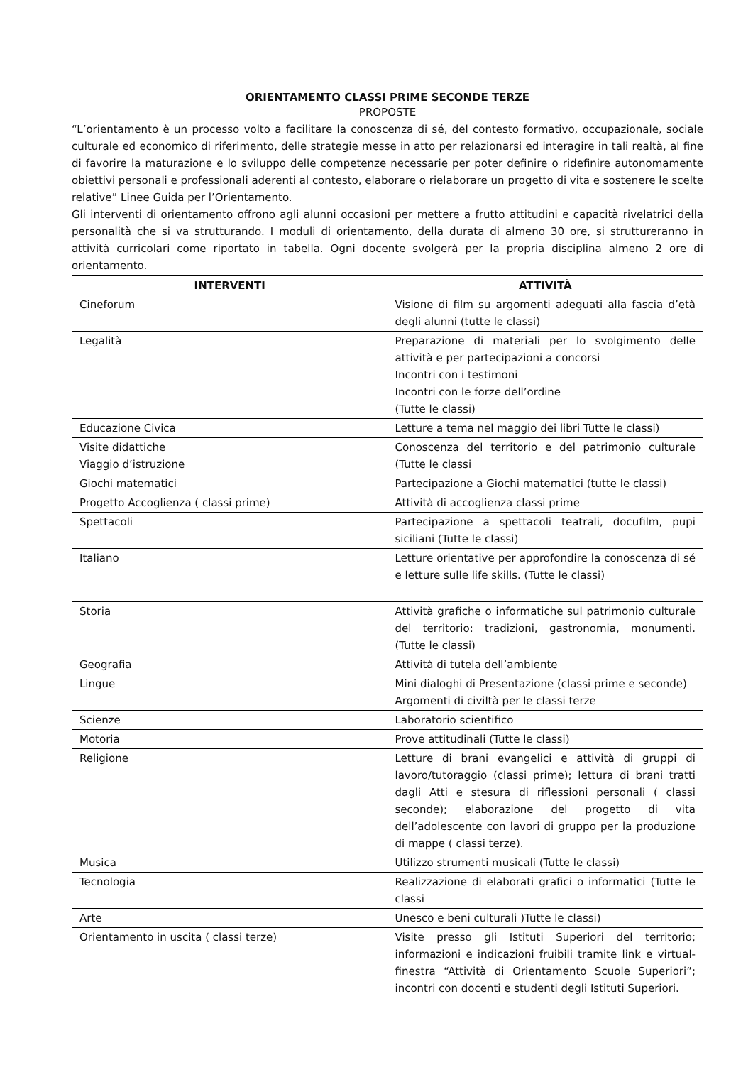ORIENTAMENTO CLASSI PRIME SECONDE TERZE
PROPOSTE
“L’orientamento è un processo volto a facilitare la conoscenza di sé, del contesto formativo, occupazionale, sociale culturale ed economico di riferimento, delle strategie messe in atto per relazionarsi ed interagire in tali realtà, al fine di favorire la maturazione e lo sviluppo delle competenze necessarie per poter definire o ridefinire autonomamente obiettivi personali e professionali aderenti al contesto, elaborare o rielaborare un progetto di vita e sostenere le scelte relative” Linee Guida per l’Orientamento.
Gli interventi di orientamento offrono agli alunni occasioni per mettere a frutto attitudini e capacità rivelatrici della personalità che si va strutturando. I moduli di orientamento, della durata di almeno 30 ore, si struttureranno in attività curricolari come riportato in tabella. Ogni docente svolgerà per la propria disciplina almeno 2 ore di orientamento.
| INTERVENTI | ATTIVITÀ |
| --- | --- |
| Cineforum | Visione di film su argomenti adeguati alla fascia d’età degli alunni (tutte le classi) |
| Legalità | Preparazione di materiali per lo svolgimento delle attività e per partecipazioni a concorsi Incontri con i testimoni Incontri con le forze dell’ordine (Tutte le classi) |
| Educazione Civica | Letture a tema nel maggio dei libri Tutte le classi) |
| Visite didattiche Viaggio d’istruzione | Conoscenza del territorio e del patrimonio culturale (Tutte le classi |
| Giochi matematici | Partecipazione a Giochi matematici (tutte le classi) |
| Progetto Accoglienza ( classi prime) | Attività di accoglienza classi prime |
| Spettacoli | Partecipazione a spettacoli teatrali, docufilm, pupi siciliani (Tutte le classi) |
| Italiano | Letture orientative per approfondire la conoscenza di sé e letture sulle life skills. (Tutte le classi) |
| Storia | Attività grafiche o informatiche sul patrimonio culturale del territorio: tradizioni, gastronomia, monumenti. (Tutte le classi) |
| Geografia | Attività di tutela dell’ambiente |
| Lingue | Mini dialoghi di Presentazione (classi prime e seconde) Argomenti di civiltà per le classi terze |
| Scienze | Laboratorio scientifico |
| Motoria | Prove attitudinali (Tutte le classi) |
| Religione | Letture di brani evangelici e attività di gruppi di lavoro/tutoraggio (classi prime); lettura di brani tratti dagli Atti e stesura di riflessioni personali ( classi seconde); elaborazione del progetto di vita dell’adolescente con lavori di gruppo per la produzione di mappe ( classi terze). |
| Musica | Utilizzo strumenti musicali (Tutte le classi) |
| Tecnologia | Realizzazione di elaborati grafici o informatici (Tutte le classi |
| Arte | Unesco e beni culturali )Tutte le classi) |
| Orientamento in uscita ( classi terze) | Visite presso gli Istituti Superiori del territorio; informazioni e indicazioni fruibili tramite link e virtual-finestra “Attività di Orientamento Scuole Superiori”; incontri con docenti e studenti degli Istituti Superiori. |